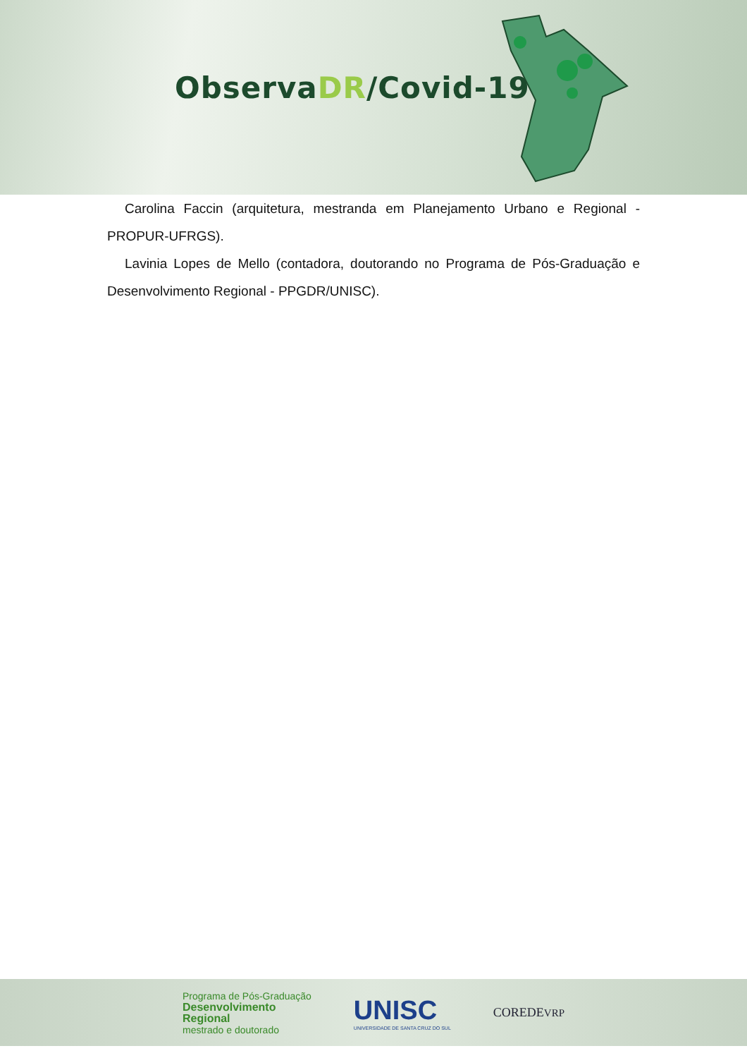ObservaDR/Covid-19
Carolina Faccin (arquitetura, mestranda em Planejamento Urbano e Regional - PROPUR-UFRGS).
Lavinia Lopes de Mello (contadora, doutorando no Programa de Pós-Graduação e Desenvolvimento Regional - PPGDR/UNISC).
Programa de Pós-Graduação
Desenvolvimento
Regional
mestrado e doutorado
UNISC
UNIVERSIDADE DE SANTA CRUZ DO SUL
COREDEVRP